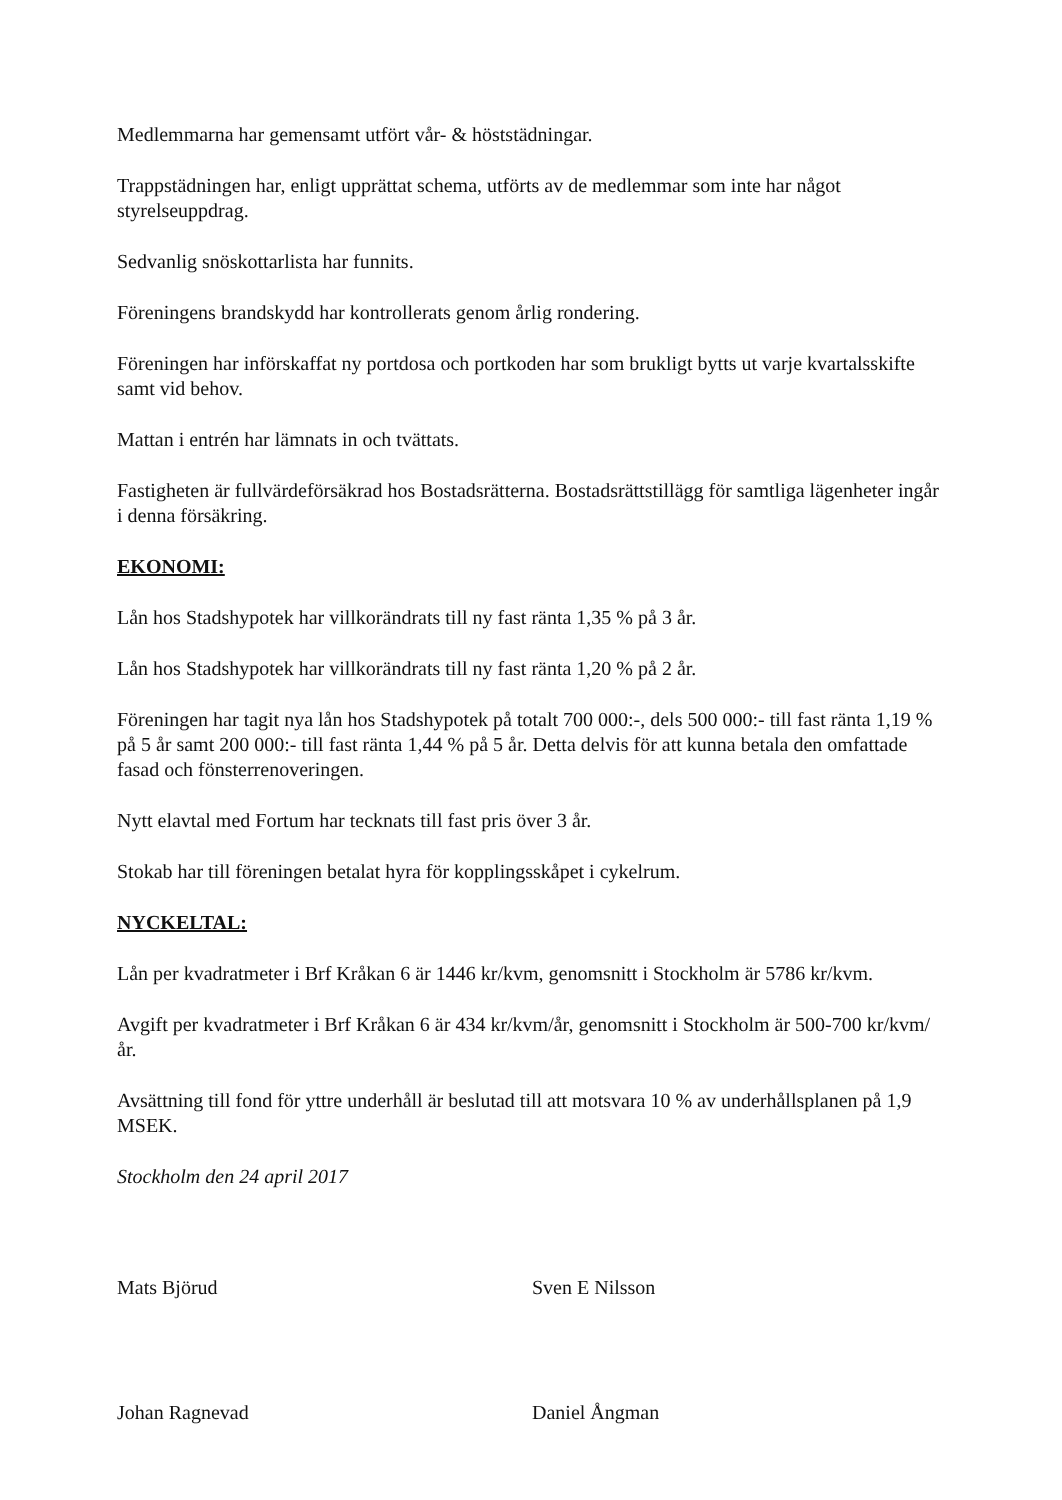Medlemmarna har gemensamt utfört vår- & höststädningar.
Trappstädningen har, enligt upprättat schema, utförts av de medlemmar som inte har något styrelseuppdrag.
Sedvanlig snöskottarlista har funnits.
Föreningens brandskydd har kontrollerats genom årlig rondering.
Föreningen har införskaffat ny portdosa och portkoden har som brukligt bytts ut varje kvartalsskifte samt vid behov.
Mattan i entrén har lämnats in och tvättats.
Fastigheten är fullvärdeförsäkrad hos Bostadsrätterna. Bostadsrättstillägg för samtliga lägenheter ingår i denna försäkring.
EKONOMI:
Lån hos Stadshypotek har villkorändrats till ny fast ränta 1,35 % på 3 år.
Lån hos Stadshypotek har villkorändrats till ny fast ränta 1,20 % på 2 år.
Föreningen har tagit nya lån hos Stadshypotek på totalt 700 000:-, dels 500 000:- till fast ränta 1,19 % på 5 år samt 200 000:- till fast ränta 1,44 % på 5 år. Detta delvis för att kunna betala den omfattade fasad och fönsterrenoveringen.
Nytt elavtal med Fortum har tecknats till fast pris över 3 år.
Stokab har till föreningen betalat hyra för kopplingsskåpet i cykelrum.
NYCKELTAL:
Lån per kvadratmeter i Brf Kråkan 6 är 1446 kr/kvm, genomsnitt i Stockholm är 5786 kr/kvm.
Avgift per kvadratmeter i Brf Kråkan 6 är 434 kr/kvm/år, genomsnitt i Stockholm är 500-700 kr/kvm/år.
Avsättning till fond för yttre underhåll är beslutad till att motsvara 10 % av underhållsplanen på 1,9 MSEK.
Stockholm den 24 april 2017
Mats Björud
Johan Ragnevad
Sven E Nilsson
Daniel Ångman